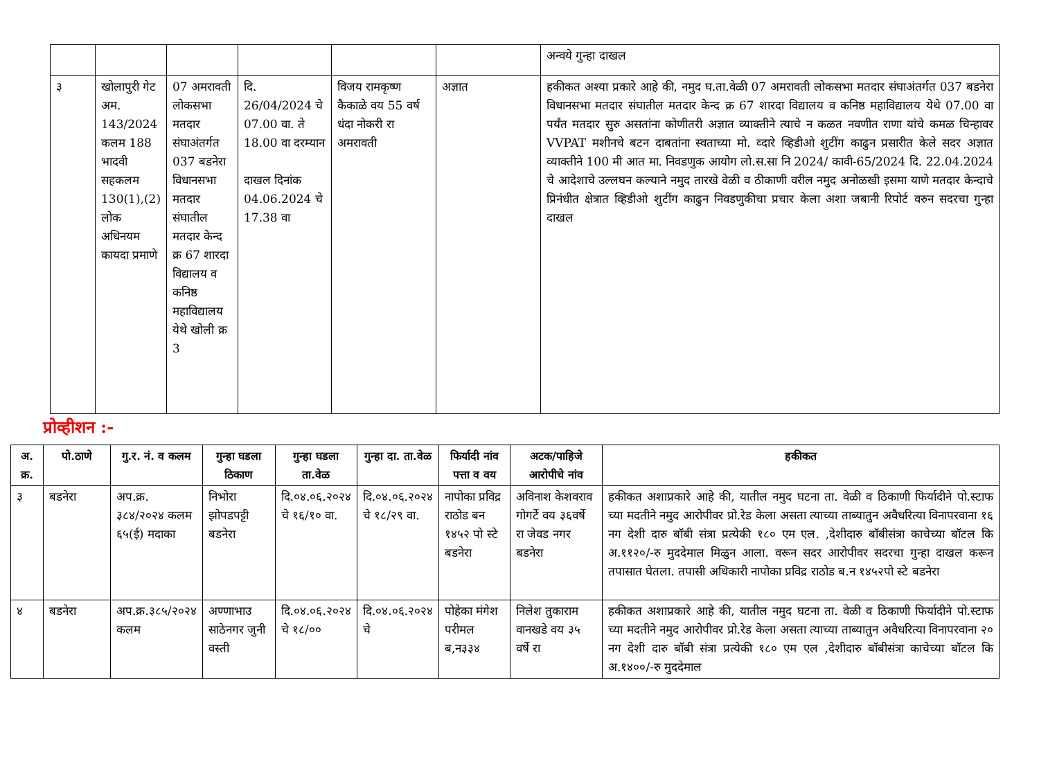| | | | | | | अन्वये गुन्हा दाखल |
| ३ | खोलापुरी गेट अम. 143/2024 कलम 188 भादवी सहकलम 130(1),(2) लोक अधिनयम कायदा प्रमाणे | 07 अमरावती लोकसभा मतदार संघाअंतर्गत 037 बडनेरा विधानसभा मतदार संघातील मतदार केन्द क्र 67 शारदा विद्यालय व कनिष्ठ महाविद्यालय येथे खोली क्र 3 | दि. 26/04/2024 चे 07.00 वा. ते 18.00 वा दरम्यान दाखल दिनांक 04.06.2024 चे 17.38 वा | विजय रामकृष्ण कैकाळे वय 55 वर्ष धंदा नोकरी रा अमरावती | अज्ञात | हकीकत अश्या प्रकारे आहे की, नमुद घ.ता.वेळी 07 अमरावती लोकसभा मतदार संघाअंतर्गत 037 बडनेरा विधानसभा मतदार संघातील मतदार केन्द क्र 67 शारदा विद्यालय व कनिष्ठ महाविद्यालय येथे 07.00 वा पर्यंत मतदार सुरु असतांना कोणीतरी अज्ञात व्याक्तीने त्याचे न कळत नवणीत राणा यांचे कमळ चिन्हावर VVPAT मशीनचे बटन दाबतांना स्वताच्या मो. व्दारे व्हिडीओ शुटींग काढुन प्रसारीत केले सदर अज्ञात व्याक्तीने 100 मी आत मा. निवडणुक आयोग लो.स.सा नि 2024/ कावी-65/2024 दि. 22.04.2024 चे आदेशाचे उल्लघन कल्याने नमुद तारखे वेळी व ठीकाणी वरील नमुद अनोळखी इसमा याणे मतदार केन्दाचे प्रिनंधीत क्षेत्रात व्हिडीओ शुटींग काढुन निवडणुकीचा प्रचार केला अशा जबानी रिपोर्ट वरुन सदरचा गुन्हा दाखल |
प्रोव्हीशन :-
| अ. क्र. | पो.ठाणे | गु.र. नं. व कलम | गुन्हा घडला ठिकाण | गुन्हा घडला ता.वेळ | गुन्हा दा. ता.वेळ | फिर्यादी नांव पत्ता व वय | अटक/पाहिजे आरोपीचे नांव | हकीकत |
| --- | --- | --- | --- | --- | --- | --- | --- | --- |
| ३ | बडनेरा | अप.क्र. ३८४/२०२४ कलम ६५(ई) मदाका | निभोरा झोपडपट्टी बडनेरा | दि.०४.०६.२०२४ चे १६/१० वा. | दि.०४.०६.२०२४ चे १८/२९ वा. | नापोका प्रविद्र राठोड बन १४५२ पो स्टे बडनेरा | अविनाश केशवराव गोगर्टे वय ३६वर्षे रा जेवड नगर बडनेरा | हकीकत अशाप्रकारे आहे की, यातील नमुद घटना ता. वेळी व ठिकाणी फिर्यादीने पो.स्टाफ च्या मदतीने नमुद आरोपीवर प्रो.रेड केला असता त्याच्या ताब्यातुन अवैधरित्या विनापरवाना १६ नग देशी दारु बॉबी संत्रा प्रत्येकी १८० एम एल. ,देशीदारु बॉबीसंत्रा काचेच्या बॉटल कि अ.११२०/-रु मुददेमाल मिळुन आला. वरून सदर आरोपीवर सदरचा गुन्हा दाखल करून तपासात घेतला. तपासी अधिकारी नापोका प्रविद्र राठोड ब.न १४५२पो स्टे बडनेरा |
| ४ | बडनेरा | अप.क्र.३८५/२०२४ कलम | अण्णाभाउ साठेनगर जुनी वस्ती | दि.०४.०६.२०२४ चे १८/०० | दि.०४.०६.२०२४ चे | पोहेका मंगेश परीमल ब,न३३४ | निलेश तुकाराम वानखडे वय ३५ वर्षे रा | हकीकत अशाप्रकारे आहे की, यातील नमुद घटना ता. वेळी व ठिकाणी फिर्यादीने पो.स्टाफ च्या मदतीने नमुद आरोपीवर प्रो.रेड केला असता त्याच्या ताब्यातुन अवैधरित्या विनापरवाना २० नग देशी दारु बॉबी संत्रा प्रत्येकी १८० एम एल ,देशीदारु बॉबीसंत्रा काचेच्या बॉटल कि अ.१४००/-रु मुददेमाल |